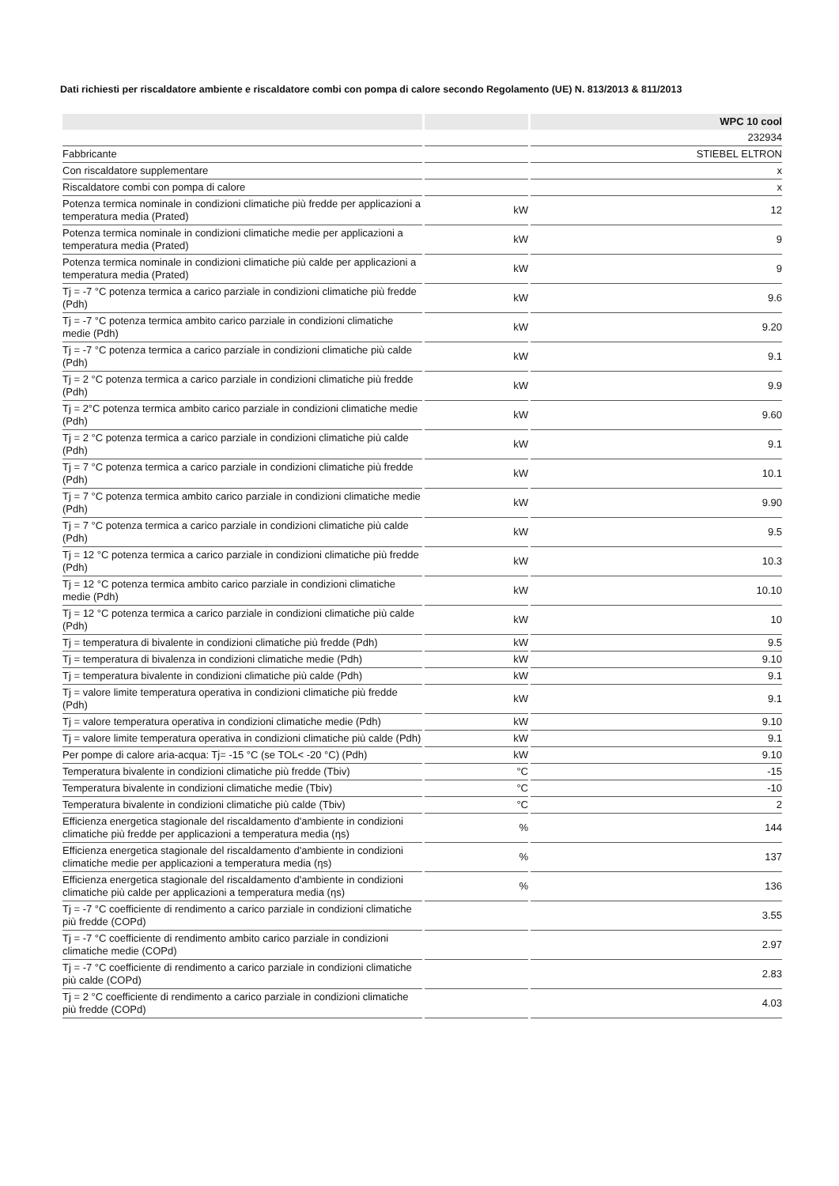Dati richiesti per riscaldatore ambiente e riscaldatore combi con pompa di calore secondo Regolamento (UE) N. 813/2013 & 811/2013
| | | WPC 10 cool |
| --- | --- | --- |
| | | 232934 |
| Fabbricante | | STIEBEL ELTRON |
| Con riscaldatore supplementare | | x |
| Riscaldatore combi con pompa di calore | | x |
| Potenza termica nominale in condizioni climatiche più fredde per applicazioni a temperatura media (Prated) | kW | 12 |
| Potenza termica nominale in condizioni climatiche medie per applicazioni a temperatura media (Prated) | kW | 9 |
| Potenza termica nominale in condizioni climatiche più calde per applicazioni a temperatura media (Prated) | kW | 9 |
| Tj = -7 °C potenza termica a carico parziale in condizioni climatiche più fredde (Pdh) | kW | 9.6 |
| Tj = -7 °C potenza termica ambito carico parziale in condizioni climatiche medie (Pdh) | kW | 9.20 |
| Tj = -7 °C potenza termica a carico parziale in condizioni climatiche più calde (Pdh) | kW | 9.1 |
| Tj = 2 °C potenza termica a carico parziale in condizioni climatiche più fredde (Pdh) | kW | 9.9 |
| Tj = 2°C potenza termica ambito carico parziale in condizioni climatiche medie (Pdh) | kW | 9.60 |
| Tj = 2 °C potenza termica a carico parziale in condizioni climatiche più calde (Pdh) | kW | 9.1 |
| Tj = 7 °C potenza termica a carico parziale in condizioni climatiche più fredde (Pdh) | kW | 10.1 |
| Tj = 7 °C potenza termica ambito carico parziale in condizioni climatiche medie (Pdh) | kW | 9.90 |
| Tj = 7 °C potenza termica a carico parziale in condizioni climatiche più calde (Pdh) | kW | 9.5 |
| Tj = 12 °C potenza termica a carico parziale in condizioni climatiche più fredde (Pdh) | kW | 10.3 |
| Tj = 12 °C potenza termica ambito carico parziale in condizioni climatiche medie (Pdh) | kW | 10.10 |
| Tj = 12 °C potenza termica a carico parziale in condizioni climatiche più calde (Pdh) | kW | 10 |
| Tj = temperatura di bivalente in condizioni climatiche più fredde (Pdh) | kW | 9.5 |
| Tj = temperatura di bivalenza in condizioni climatiche medie (Pdh) | kW | 9.10 |
| Tj = temperatura bivalente in condizioni climatiche più calde (Pdh) | kW | 9.1 |
| Tj = valore limite temperatura operativa in condizioni climatiche più fredde (Pdh) | kW | 9.1 |
| Tj = valore temperatura operativa in condizioni climatiche medie (Pdh) | kW | 9.10 |
| Tj = valore limite temperatura operativa in condizioni climatiche più calde (Pdh) | kW | 9.1 |
| Per pompe di calore aria-acqua: Tj= -15 °C (se TOL< -20 °C) (Pdh) | kW | 9.10 |
| Temperatura bivalente in condizioni climatiche più fredde (Tbiv) | °C | -15 |
| Temperatura bivalente in condizioni climatiche medie (Tbiv) | °C | -10 |
| Temperatura bivalente in condizioni climatiche più calde (Tbiv) | °C | 2 |
| Efficienza energetica stagionale del riscaldamento d'ambiente in condizioni climatiche più fredde per applicazioni a temperatura media (ηs) | % | 144 |
| Efficienza energetica stagionale del riscaldamento d'ambiente in condizioni climatiche medie per applicazioni a temperatura media (ηs) | % | 137 |
| Efficienza energetica stagionale del riscaldamento d'ambiente in condizioni climatiche più calde per applicazioni a temperatura media (ηs) | % | 136 |
| Tj = -7 °C coefficiente di rendimento a carico parziale in condizioni climatiche più fredde (COPd) | | 3.55 |
| Tj = -7 °C coefficiente di rendimento ambito carico parziale in condizioni climatiche medie (COPd) | | 2.97 |
| Tj = -7 °C coefficiente di rendimento a carico parziale in condizioni climatiche più calde (COPd) | | 2.83 |
| Tj = 2 °C coefficiente di rendimento a carico parziale in condizioni climatiche più fredde (COPd) | | 4.03 |